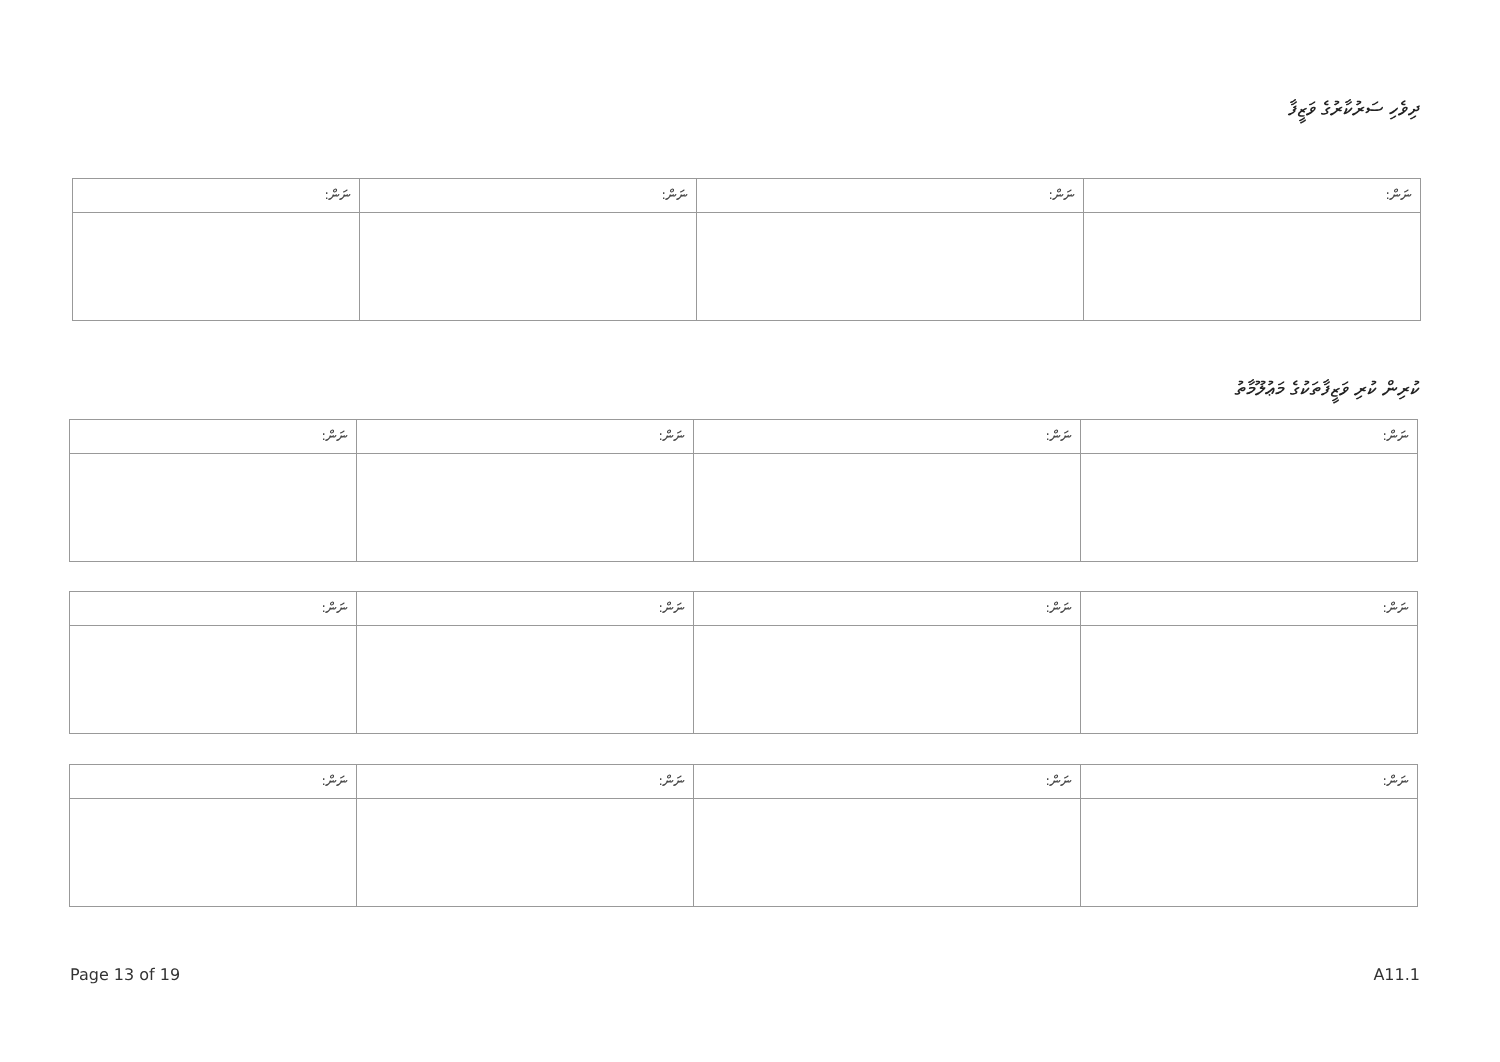ދިވެހި ސަރުކާރުގެ ވަޒީފާ
| ނަން: | ނަން: | ނަން: | ނަން: |
| --- | --- | --- | --- |
ކުރިން ކުރި ވަޒީފާތަކުގެ މަޢުލޫމާތު
| ނަން: | ނަން: | ނަން: | ނަން: |
| --- | --- | --- | --- |
| ނަން: | ނަން: | ނަން: | ނަން: |
| --- | --- | --- | --- |
| ނަން: | ނަން: | ނަން: | ނަން: |
| --- | --- | --- | --- |
Page 13 of 19 A11.1